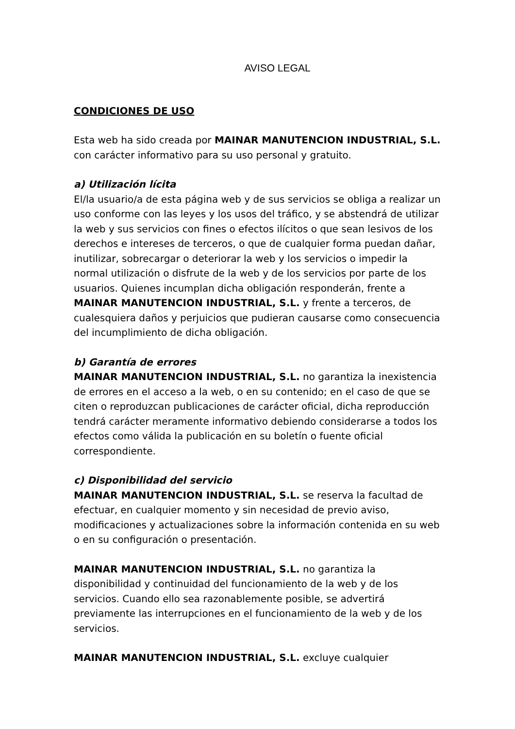AVISO LEGAL
CONDICIONES DE USO
Esta web ha sido creada por MAINAR MANUTENCION INDUSTRIAL, S.L. con carácter informativo para su uso personal y gratuito.
a) Utilización lícita
El/la usuario/a de esta página web y de sus servicios se obliga a realizar un uso conforme con las leyes y los usos del tráfico, y se abstendrá de utilizar la web y sus servicios con fines o efectos ilícitos o que sean lesivos de los derechos e intereses de terceros, o que de cualquier forma puedan dañar, inutilizar, sobrecargar o deteriorar la web y los servicios o impedir la normal utilización o disfrute de la web y de los servicios por parte de los usuarios. Quienes incumplan dicha obligación responderán, frente a MAINAR MANUTENCION INDUSTRIAL, S.L. y frente a terceros, de cualesquiera daños y perjuicios que pudieran causarse como consecuencia del incumplimiento de dicha obligación.
b) Garantía de errores
MAINAR MANUTENCION INDUSTRIAL, S.L. no garantiza la inexistencia de errores en el acceso a la web, o en su contenido; en el caso de que se citen o reproduzcan publicaciones de carácter oficial, dicha reproducción tendrá carácter meramente informativo debiendo considerarse a todos los efectos como válida la publicación en su boletín o fuente oficial correspondiente.
c) Disponibilidad del servicio
MAINAR MANUTENCION INDUSTRIAL, S.L. se reserva la facultad de efectuar, en cualquier momento y sin necesidad de previo aviso, modificaciones y actualizaciones sobre la información contenida en su web o en su configuración o presentación.
MAINAR MANUTENCION INDUSTRIAL, S.L. no garantiza la disponibilidad y continuidad del funcionamiento de la web y de los servicios. Cuando ello sea razonablemente posible, se advertirá previamente las interrupciones en el funcionamiento de la web y de los servicios.
MAINAR MANUTENCION INDUSTRIAL, S.L. excluye cualquier